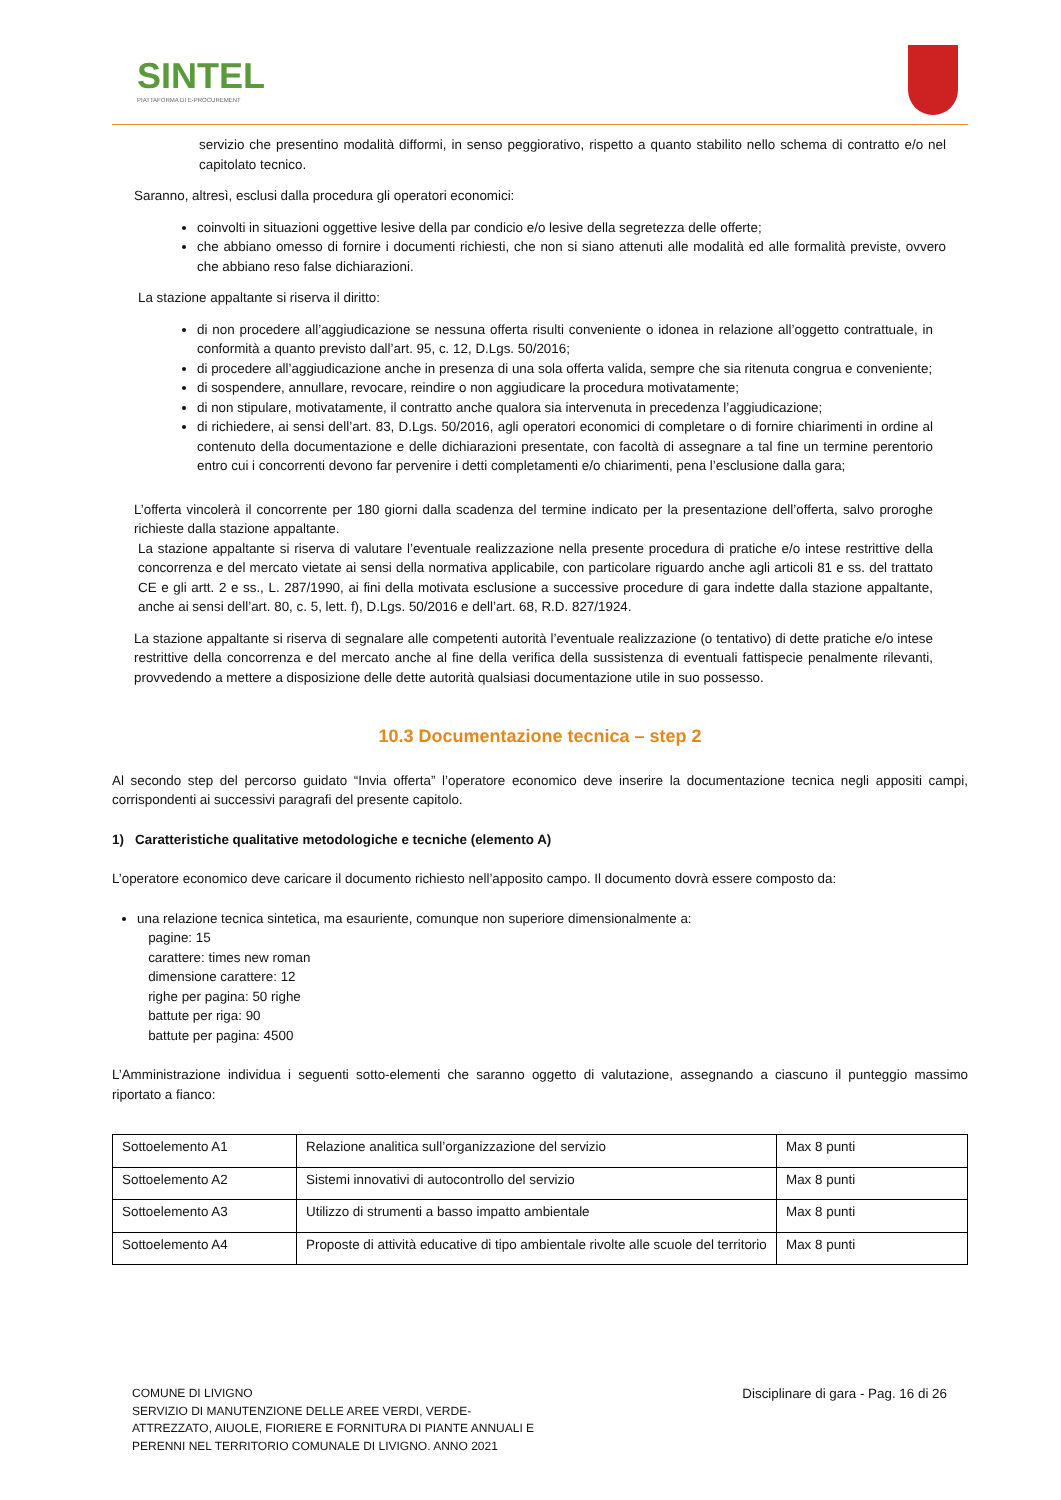SINTEL
PIATTAFORMA DI E-PROCUREMENT
servizio che presentino modalità difformi, in senso peggiorativo, rispetto a quanto stabilito nello schema di contratto e/o nel capitolato tecnico.
Saranno, altresì, esclusi dalla procedura gli operatori economici:
coinvolti in situazioni oggettive lesive della par condicio e/o lesive della segretezza delle offerte;
che abbiano omesso di fornire i documenti richiesti, che non si siano attenuti alle modalità ed alle formalità previste, ovvero che abbiano reso false dichiarazioni.
La stazione appaltante si riserva il diritto:
di non procedere all’aggiudicazione se nessuna offerta risulti conveniente o idonea in relazione all’oggetto contrattuale, in conformità a quanto previsto dall’art. 95, c. 12, D.Lgs. 50/2016;
di procedere all’aggiudicazione anche in presenza di una sola offerta valida, sempre che sia ritenuta congrua e conveniente;
di sospendere, annullare, revocare, reindire o non aggiudicare la procedura motivatamente;
di non stipulare, motivatamente, il contratto anche qualora sia intervenuta in precedenza l’aggiudicazione;
di richiedere, ai sensi dell’art. 83, D.Lgs. 50/2016, agli operatori economici di completare o di fornire chiarimenti in ordine al contenuto della documentazione e delle dichiarazioni presentate, con facoltà di assegnare a tal fine un termine perentorio entro cui i concorrenti devono far pervenire i detti completamenti e/o chiarimenti, pena l’esclusione dalla gara;
L’offerta vincolerà il concorrente per 180 giorni dalla scadenza del termine indicato per la presentazione dell’offerta, salvo proroghe richieste dalla stazione appaltante.
La stazione appaltante si riserva di valutare l’eventuale realizzazione nella presente procedura di pratiche e/o intese restrittive della concorrenza e del mercato vietate ai sensi della normativa applicabile, con particolare riguardo anche agli articoli 81 e ss. del trattato CE e gli artt. 2 e ss., L. 287/1990, ai fini della motivata esclusione a successive procedure di gara indette dalla stazione appaltante, anche ai sensi dell’art. 80, c. 5, lett. f), D.Lgs. 50/2016 e dell’art. 68, R.D. 827/1924.
La stazione appaltante si riserva di segnalare alle competenti autorità l’eventuale realizzazione (o tentativo) di dette pratiche e/o intese restrittive della concorrenza e del mercato anche al fine della verifica della sussistenza di eventuali fattispecie penalmente rilevanti, provvedendo a mettere a disposizione delle dette autorità qualsiasi documentazione utile in suo possesso.
10.3 Documentazione tecnica – step 2
Al secondo step del percorso guidato “Invia offerta” l’operatore economico deve inserire la documentazione tecnica negli appositi campi, corrispondenti ai successivi paragrafi del presente capitolo.
1) Caratteristiche qualitative metodologiche e tecniche (elemento A)
L’operatore economico deve caricare il documento richiesto nell’apposito campo. Il documento dovrà essere composto da:
una relazione tecnica sintetica, ma esauriente, comunque non superiore dimensionalmente a:
pagine: 15
carattere: times new roman
dimensione carattere: 12
righe per pagina: 50 righe
battute per riga: 90
battute per pagina: 4500
L’Amministrazione individua i seguenti sotto-elementi che saranno oggetto di valutazione, assegnando a ciascuno il punteggio massimo riportato a fianco:
| Sottoelemento A1 | Relazione analitica sull’organizzazione del servizio | Max 8 punti |
| Sottoelemento A2 | Sistemi innovativi di autocontrollo del servizio | Max 8 punti |
| Sottoelemento A3 | Utilizzo di strumenti a basso impatto ambientale | Max 8 punti |
| Sottoelemento A4 | Proposte di attività educative di tipo ambientale rivolte alle scuole del territorio | Max 8 punti |
COMUNE DI LIVIGNO
SERVIZIO DI MANUTENZIONE DELLE AREE VERDI, VERDE-
ATTREZZATO, AIUOLE, FIORIERE E FORNITURA DI PIANTE ANNUALI E
PERENNI NEL TERRITORIO COMUNALE DI LIVIGNO. ANNO 2021
Disciplinare di gara - Pag. 16 di 26